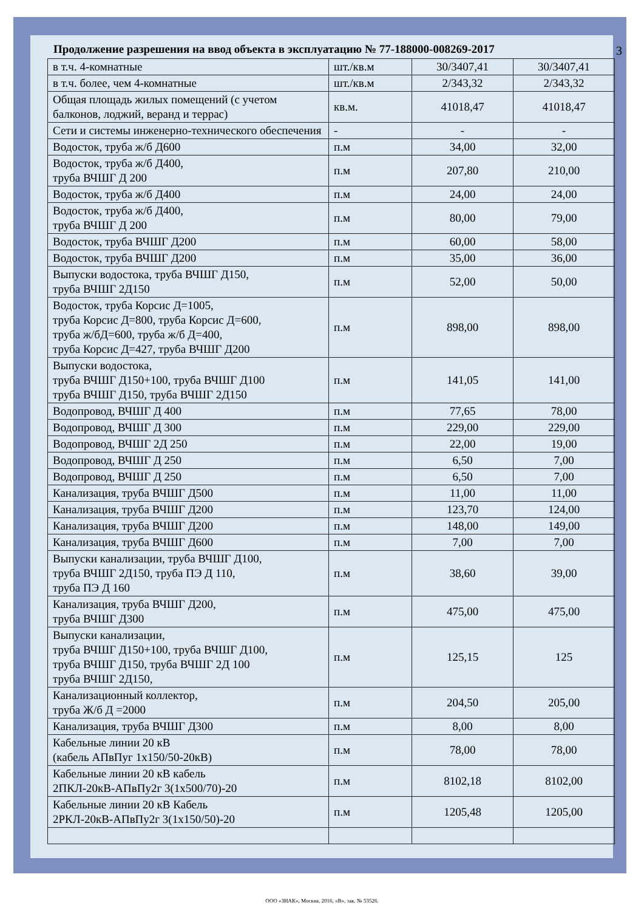3
Продолжение разрешения на ввод объекта в эксплуатацию № 77-188000-008269-2017
| в т.ч. 4-комнатные | шт./кв.м | 30/3407,41 | 30/3407,41 |
| в т.ч. более, чем 4-комнатные | шт./кв.м | 2/343,32 | 2/343,32 |
| Общая площадь жилых помещений (с учетом балконов, лоджий, веранд и террас) | кв.м. | 41018,47 | 41018,47 |
| Сети и системы инженерно-технического обеспечения | - | - | - |
| Водосток, труба ж/б Д600 | п.м | 34,00 | 32,00 |
| Водосток, труба ж/б Д400, труба ВЧШГ Д 200 | п.м | 207,80 | 210,00 |
| Водосток, труба ж/б Д400 | п.м | 24,00 | 24,00 |
| Водосток, труба ж/б Д400, труба ВЧШГ Д 200 | п.м | 80,00 | 79,00 |
| Водосток, труба ВЧШГ Д200 | п.м | 60,00 | 58,00 |
| Водосток, труба ВЧШГ Д200 | п.м | 35,00 | 36,00 |
| Выпуски водостока, труба ВЧШГ Д150, труба ВЧШГ 2Д150 | п.м | 52,00 | 50,00 |
| Водосток, труба Корсис Д=1005, труба Корсис Д=800, труба Корсис Д=600, труба ж/бД=600, труба ж/б Д=400, труба Корсис Д=427, труба ВЧШГ Д200 | п.м | 898,00 | 898,00 |
| Выпуски водостока, труба ВЧШГ Д150+100, труба ВЧШГ Д100 труба ВЧШГ Д150, труба ВЧШГ 2Д150 | п.м | 141,05 | 141,00 |
| Водопровод, ВЧШГ Д 400 | п.м | 77,65 | 78,00 |
| Водопровод, ВЧШГ Д 300 | п.м | 229,00 | 229,00 |
| Водопровод, ВЧШГ 2Д 250 | п.м | 22,00 | 19,00 |
| Водопровод, ВЧШГ Д 250 | п.м | 6,50 | 7,00 |
| Водопровод, ВЧШГ Д 250 | п.м | 6,50 | 7,00 |
| Канализация, труба ВЧШГ Д500 | п.м | 11,00 | 11,00 |
| Канализация, труба ВЧШГ Д200 | п.м | 123,70 | 124,00 |
| Канализация, труба ВЧШГ Д200 | п.м | 148,00 | 149,00 |
| Канализация, труба ВЧШГ Д600 | п.м | 7,00 | 7,00 |
| Выпуски канализации, труба ВЧШГ Д100, труба ВЧШГ 2Д150, труба ПЭ Д 110, труба ПЭ Д 160 | п.м | 38,60 | 39,00 |
| Канализация, труба ВЧШГ Д200, труба ВЧШГ Д300 | п.м | 475,00 | 475,00 |
| Выпуски канализации, труба ВЧШГ Д150+100, труба ВЧШГ Д100, труба ВЧШГ Д150, труба ВЧШГ 2Д 100 труба ВЧШГ 2Д150, | п.м | 125,15 | 125 |
| Канализационный коллектор, труба Ж/б Д =2000 | п.м | 204,50 | 205,00 |
| Канализация, труба ВЧШГ Д300 | п.м | 8,00 | 8,00 |
| Кабельные линии 20 кВ (кабель АПвПуг 1х150/50-20кВ) | п.м | 78,00 | 78,00 |
| Кабельные линии 20 кВ кабель 2ПКЛ-20кВ-АПвПу2г 3(1х500/70)-20 | п.м | 8102,18 | 8102,00 |
| Кабельные линии 20 кВ Кабель 2РКЛ-20кВ-АПвПу2г 3(1х150/50)-20 | п.м | 1205,48 | 1205,00 |
ООО «ЗНАК», Москва, 2016, «В», зак. № 53526.